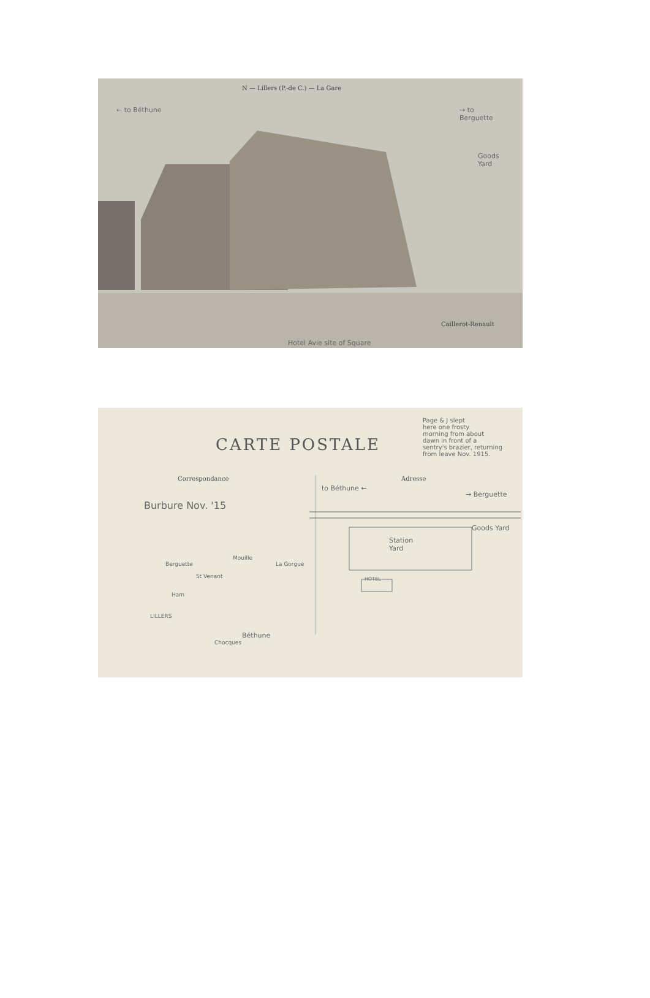N — Lillers (P.-de C.) — La Gare
← to Béthune
→ to
Berguette
Goods
Yard
Caillerot-Renault
Hotel Avie site of Square
CARTE POSTALE
Page & J slept
here one frosty
morning from about
dawn in front of a
sentry's brazier, returning
from leave Nov. 1915.
Correspondance Adresse
Burbure Nov. '15
to Béthune ←
→ Berguette
Goods Yard
Station
Yard
HOTEL
Berguette
Mouille
La Gorgue
St Venant
Ham
LILLERS
Béthune
Chocques